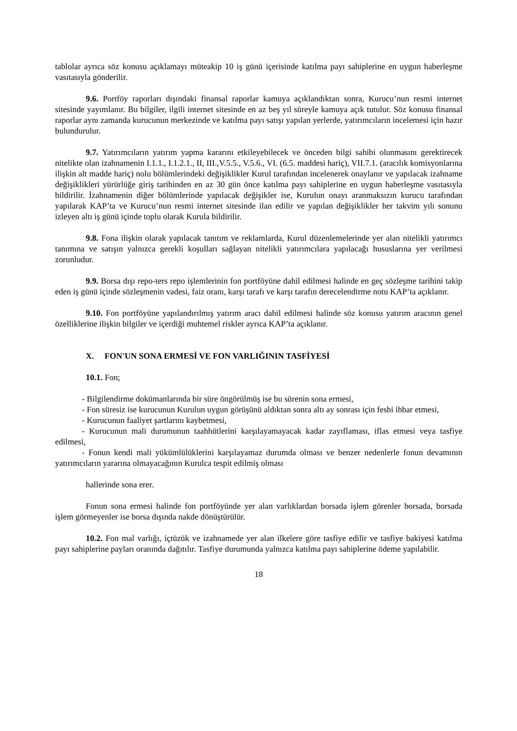tablolar ayrıca söz konusu açıklamayı müteakip 10 iş günü içerisinde katılma payı sahiplerine en uygun haberleşme vasıtasıyla gönderilir.
9.6. Portföy raporları dışındaki finansal raporlar kamuya açıklandıktan sonra, Kurucu’nun resmi internet sitesinde yayımlanır. Bu bilgiler, ilgili internet sitesinde en az beş yıl süreyle kamuya açık tutulur. Söz konusu finansal raporlar aynı zamanda kurucunun merkezinde ve katılma payı satışı yapılan yerlerde, yatırımcıların incelemesi için hazır bulundurulur.
9.7. Yatırımcıların yatırım yapma kararını etkileyebilecek ve önceden bilgi sahibi olunmasını gerektirecek nitelikte olan izahnamenin I.1.1., I.1.2.1., II, III.,V.5.5., V.5.6., VI. (6.5. maddesi hariç), VII.7.1. (aracılık komisyonlarına ilişkin alt madde hariç) nolu bölümlerindeki değişiklikler Kurul tarafından incelenerek onaylanır ve yapılacak izahname değişiklikleri yürürlüğe giriş tarihinden en az 30 gün önce katılma payı sahiplerine en uygun haberleşme vasıtasıyla bildirilir. İzahnamenin diğer bölümlerinde yapılacak değişikler ise, Kurulun onayı aranmaksızın kurucu tarafından yapılarak KAP’ta ve Kurucu’nun resmi internet sitesinde ilan edilir ve yapılan değişiklikler her takvim yılı sonunu izleyen altı iş günü içinde toplu olarak Kurula bildirilir.
9.8. Fona ilişkin olarak yapılacak tanıtım ve reklamlarda, Kurul düzenlemelerinde yer alan nitelikli yatırımcı tanımına ve satışın yalnızca gerekli koşulları sağlayan nitelikli yatırımcılara yapılacağı hususlarına yer verilmesi zorunludur.
9.9. Borsa dışı repo-ters repo işlemlerinin fon portföyüne dahil edilmesi halinde en geç sözleşme tarihini takip eden iş günü içinde sözleşmenin vadesi, faiz oranı, karşı tarafı ve karşı tarafın derecelendirme notu KAP’ta açıklanır.
9.10. Fon portföyüne yapılandırılmış yatırım aracı dahil edilmesi halinde söz konusu yatırım aracının genel özelliklerine ilişkin bilgiler ve içerdiği muhtemel riskler ayrıca KAP’ta açıklanır.
X. FON'UN SONA ERMESİ VE FON VARLIĞININ TASFİYESİ
10.1. Fon;
- Bilgilendirme dokümanlarında bir süre öngörülmüş ise bu sürenin sona ermesi,
- Fon süresiz ise kurucunun Kurulun uygun görüşünü aldıktan sonra altı ay sonrası için feshi ihbar etmesi,
- Kurucunun faaliyet şartlarını kaybetmesi,
- Kurucunun mali durumunun taahhütlerini karşılayamayacak kadar zayıflaması, iflas etmesi veya tasfiye edilmesi,
- Fonun kendi mali yükümlülüklerini karşılayamaz durumda olması ve benzer nedenlerle fonun devamının yatırımcıların yararına olmayacağının Kurulca tespit edilmiş olması
hallerinde sona erer.
Fonun sona ermesi halinde fon portföyünde yer alan varlıklardan borsada işlem görenler borsada, borsada işlem görmeyenler ise borsa dışında nakde dönüştürülür.
10.2. Fon mal varlığı, içtüzük ve izahnamede yer alan ilkelere göre tasfiye edilir ve tasfiye bakiyesi katılma payı sahiplerine payları oranında dağıtılır. Tasfiye durumunda yalnızca katılma payı sahiplerine ödeme yapılabilir.
18